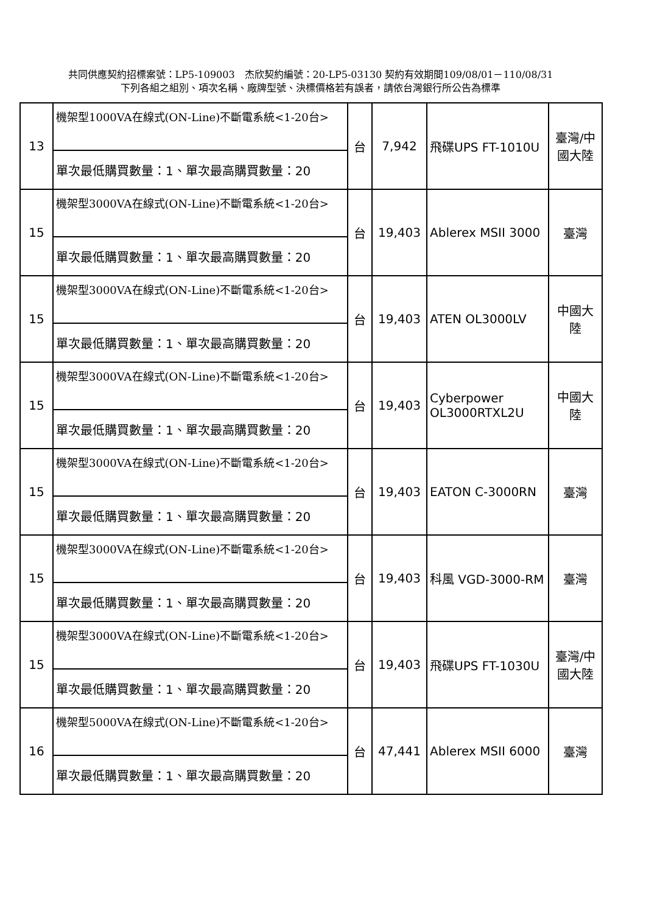共同供應契約招標案號：LP5-109003　杰欣契約編號：20-LP5-03130 契約有效期間109/08/01－110/08/31
下列各組之組別、項次名稱、廠牌型號、決標價格若有誤者，請依台灣銀行所公告為標準
| 13 | 機架型1000VA在線式(ON-Line)不斷電系統<1-20台> | 台 | 7,942 | 飛碟UPS FT-1010U | 臺灣/中國大陸 |
| | 單次最低購買數量：1、單次最高購買數量：20 | | | | |
| 15 | 機架型3000VA在線式(ON-Line)不斷電系統<1-20台> | 台 | 19,403 | Ablerex MSII 3000 | 臺灣 |
| | 單次最低購買數量：1、單次最高購買數量：20 | | | | |
| 15 | 機架型3000VA在線式(ON-Line)不斷電系統<1-20台> | 台 | 19,403 | ATEN OL3000LV | 中國大陸 |
| | 單次最低購買數量：1、單次最高購買數量：20 | | | | |
| 15 | 機架型3000VA在線式(ON-Line)不斷電系統<1-20台> | 台 | 19,403 | Cyberpower OL3000RTXL2U | 中國大陸 |
| | 單次最低購買數量：1、單次最高購買數量：20 | | | | |
| 15 | 機架型3000VA在線式(ON-Line)不斷電系統<1-20台> | 台 | 19,403 | EATON C-3000RN | 臺灣 |
| | 單次最低購買數量：1、單次最高購買數量：20 | | | | |
| 15 | 機架型3000VA在線式(ON-Line)不斷電系統<1-20台> | 台 | 19,403 | 科風 VGD-3000-RM | 臺灣 |
| | 單次最低購買數量：1、單次最高購買數量：20 | | | | |
| 15 | 機架型3000VA在線式(ON-Line)不斷電系統<1-20台> | 台 | 19,403 | 飛碟UPS FT-1030U | 臺灣/中國大陸 |
| | 單次最低購買數量：1、單次最高購買數量：20 | | | | |
| 16 | 機架型5000VA在線式(ON-Line)不斷電系統<1-20台> | 台 | 47,441 | Ablerex MSII 6000 | 臺灣 |
| | 單次最低購買數量：1、單次最高購買數量：20 | | | | |